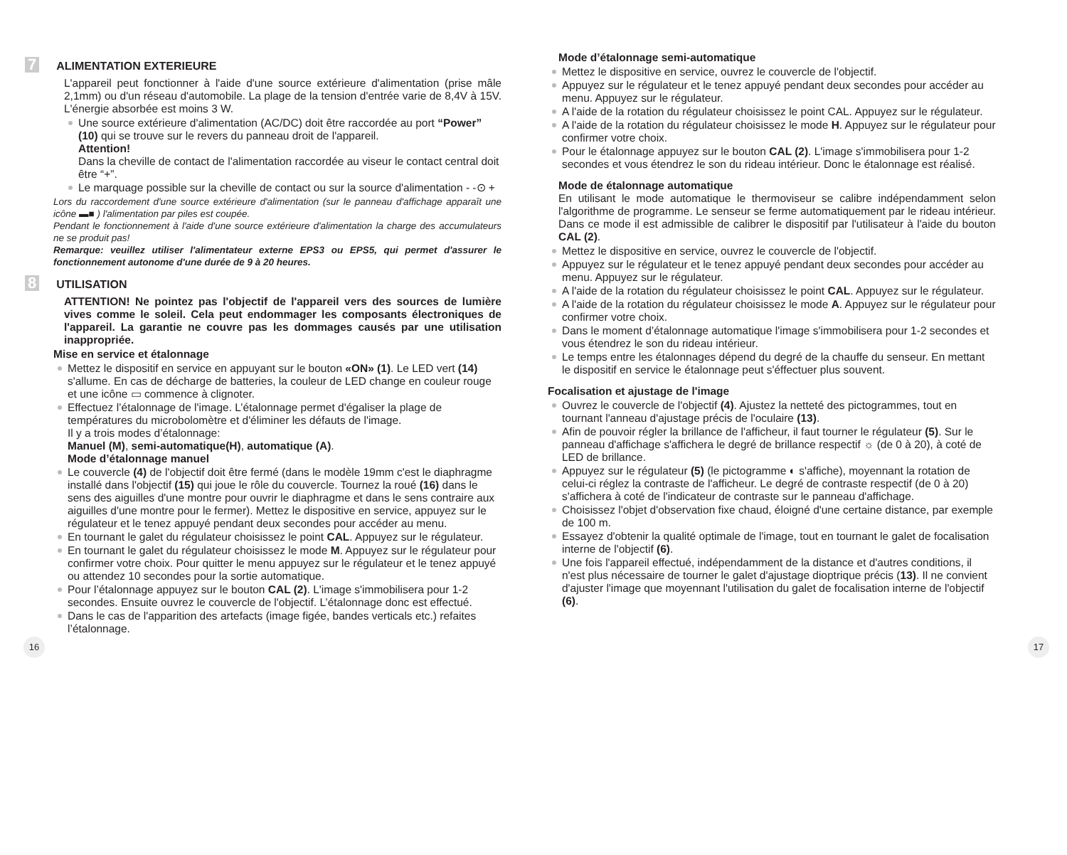7 ALIMENTATION EXTERIEURE
L'appareil peut fonctionner à l'aide d'une source extérieure d'alimentation (prise mâle 2,1mm) ou d'un réseau d'automobile. La plage de la tension d'entrée varie de 8,4V à 15V. L'énergie absorbée est moins 3 W.
Une source extérieure d'alimentation (AC/DC) doit être raccordée au port “Power” (10) qui se trouve sur le revers du panneau droit de l'appareil.
Attention!
Dans la cheville de contact de l'alimentation raccordée au viseur le contact central doit être “+”.
Le marquage possible sur la cheville de contact ou sur la source d'alimentation - -⊙ +
Lors du raccordement d'une source extérieure d'alimentation (sur le panneau d'affichage apparaît une icône ▬■ ) l'alimentation par piles est coupée.
Pendant le fonctionnement à l'aide d'une source extérieure d'alimentation la charge des accumulateurs ne se produit pas!
Remarque: veuillez utiliser l'alimentateur externe EPS3 ou EPS5, qui permet d'assurer le fonctionnement autonome d'une durée de 9 à 20 heures.
8 UTILISATION
ATTENTION! Ne pointez pas l'objectif de l'appareil vers des sources de lumière vives comme le soleil. Cela peut endommager les composants électroniques de l'appareil. La garantie ne couvre pas les dommages causés par une utilisation inappropriée.
Mise en service et étalonnage
Mettez le dispositif en service en appuyant sur le bouton «ON» (1). Le LED vert (14) s'allume. En cas de décharge de batteries, la couleur de LED change en couleur rouge et une icône ▭ commence à clignoter.
Effectuez l’étalonnage de l'image. L’étalonnage permet d'égaliser la plage de températures du microbolomètre et d'éliminer les défauts de l'image.
Il y a trois modes d’étalonnage:
Manuel (M), semi-automatique(H), automatique (A).
Mode d’étalonnage manuel
Le couvercle (4) de l'objectif doit être fermé (dans le modèle 19mm c'est le diaphragme installé dans l'objectif (15) qui joue le rôle du couvercle. Tournez la roué (16) dans le sens des aiguilles d'une montre pour ouvrir le diaphragme et dans le sens contraire aux aiguilles d'une montre pour le fermer). Mettez le dispositive en service, appuyez sur le régulateur et le tenez appuyé pendant deux secondes pour accéder au menu.
En tournant le galet du régulateur choisissez le point CAL. Appuyez sur le régulateur.
En tournant le galet du régulateur choisissez le mode M. Appuyez sur le régulateur pour confirmer votre choix. Pour quitter le menu appuyez sur le régulateur et le tenez appuyé ou attendez 10 secondes pour la sortie automatique.
Pour l’étalonnage appuyez sur le bouton CAL (2). L'image s'immobilisera pour 1-2 secondes. Ensuite ouvrez le couvercle de l'objectif. L’étalonnage donc est effectué.
Dans le cas de l'apparition des artefacts (image figée, bandes verticals etc.) refaites l’étalonnage.
Mode d’étalonnage semi-automatique
Mettez le dispositive en service, ouvrez le couvercle de l'objectif.
Appuyez sur le régulateur et le tenez appuyé pendant deux secondes pour accéder au menu. Appuyez sur le régulateur.
A l'aide de la rotation du régulateur choisissez le point CAL. Appuyez sur le régulateur.
A l'aide de la rotation du régulateur choisissez le mode H. Appuyez sur le régulateur pour confirmer votre choix.
Pour le étalonnage appuyez sur le bouton CAL (2). L'image s'immobilisera pour 1-2 secondes et vous étendrez le son du rideau intérieur. Donc le étalonnage est réalisé.
Mode de étalonnage automatique
En utilisant le mode automatique le thermoviseur se calibre indépendamment selon l'algorithme de programme. Le senseur se ferme automatiquement par le rideau intérieur. Dans ce mode il est admissible de calibrer le dispositif par l'utilisateur à l'aide du bouton CAL (2).
Mettez le dispositive en service, ouvrez le couvercle de l'objectif.
Appuyez sur le régulateur et le tenez appuyé pendant deux secondes pour accéder au menu. Appuyez sur le régulateur.
A l'aide de la rotation du régulateur choisissez le point CAL. Appuyez sur le régulateur.
A l'aide de la rotation du régulateur choisissez le mode A. Appuyez sur le régulateur pour confirmer votre choix.
Dans le moment d’étalonnage automatique l'image s'immobilisera pour 1-2 secondes et vous étendrez le son du rideau intérieur.
Le temps entre les étalonnages dépend du degré de la chauffe du senseur. En mettant le dispositif en service le étalonnage peut s'éffectuer plus souvent.
Focalisation et ajustage de l'image
Ouvrez le couvercle de l'objectif (4). Ajustez la netteté des pictogrammes, tout en tournant l'anneau d'ajustage précis de l'oculaire (13).
Afin de pouvoir régler la brillance de l'afficheur, il faut tourner le régulateur (5). Sur le panneau d'affichage s'affichera le degré de brillance respectif ☼ (de 0 à 20), à coté de LED de brillance.
Appuyez sur le régulateur (5) (le pictogramme ◐ s'affiche), moyennant la rotation de celui-ci réglez la contraste de l'afficheur. Le degré de contraste respectif (de 0 à 20) s'affichera à coté de l'indicateur de contraste sur le panneau d'affichage.
Choisissez l'objet d'observation fixe chaud, éloigné d'une certaine distance, par exemple de 100 m.
Essayez d'obtenir la qualité optimale de l'image, tout en tournant le galet de focalisation interne de l'objectif (6).
Une fois l'appareil effectué, indépendamment de la distance et d'autres conditions, il n'est plus nécessaire de tourner le galet d'ajustage dioptrique précis (13). Il ne convient d'ajuster l'image que moyennant l'utilisation du galet de focalisation interne de l'objectif (6).
16 17